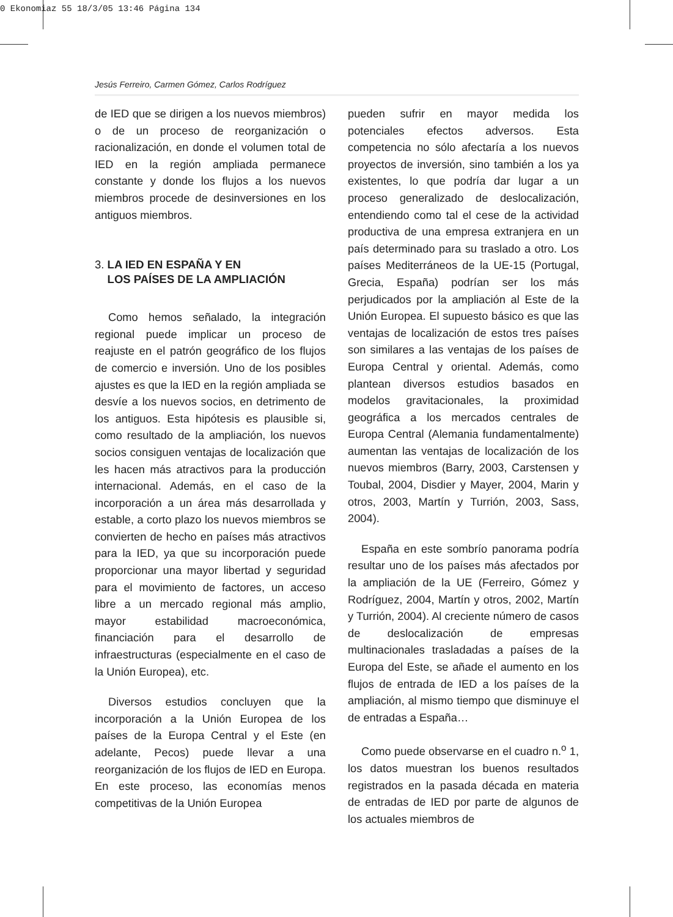0 Ekonomiaz 55 18/3/05 13:46 Página 134
Jesús Ferreiro, Carmen Gómez, Carlos Rodríguez
de IED que se dirigen a los nuevos miembros) o de un proceso de reorganización o racionalización, en donde el volumen total de IED en la región ampliada permanece constante y donde los flujos a los nuevos miembros procede de desinversiones en los antiguos miembros.
3. LA IED EN ESPAÑA Y EN
LOS PAÍSES DE LA AMPLIACIÓN
Como hemos señalado, la integración regional puede implicar un proceso de reajuste en el patrón geográfico de los flujos de comercio e inversión. Uno de los posibles ajustes es que la IED en la región ampliada se desvíe a los nuevos socios, en detrimento de los antiguos. Esta hipótesis es plausible si, como resultado de la ampliación, los nuevos socios consiguen ventajas de localización que les hacen más atractivos para la producción internacional. Además, en el caso de la incorporación a un área más desarrollada y estable, a corto plazo los nuevos miembros se convierten de hecho en países más atractivos para la IED, ya que su incorporación puede proporcionar una mayor libertad y seguridad para el movimiento de factores, un acceso libre a un mercado regional más amplio, mayor estabilidad macroeconómica, financiación para el desarrollo de infraestructuras (especialmente en el caso de la Unión Europea), etc.
Diversos estudios concluyen que la incorporación a la Unión Europea de los países de la Europa Central y el Este (en adelante, Pecos) puede llevar a una reorganización de los flujos de IED en Europa. En este proceso, las economías menos competitivas de la Unión Europea
pueden sufrir en mayor medida los potenciales efectos adversos. Esta competencia no sólo afectaría a los nuevos proyectos de inversión, sino también a los ya existentes, lo que podría dar lugar a un proceso generalizado de deslocalización, entendiendo como tal el cese de la actividad productiva de una empresa extranjera en un país determinado para su traslado a otro. Los países Mediterráneos de la UE-15 (Portugal, Grecia, España) podrían ser los más perjudicados por la ampliación al Este de la Unión Europea. El supuesto básico es que las ventajas de localización de estos tres países son similares a las ventajas de los países de Europa Central y oriental. Además, como plantean diversos estudios basados en modelos gravitacionales, la proximidad geográfica a los mercados centrales de Europa Central (Alemania fundamentalmente) aumentan las ventajas de localización de los nuevos miembros (Barry, 2003, Carstensen y Toubal, 2004, Disdier y Mayer, 2004, Marin y otros, 2003, Martín y Turrión, 2003, Sass, 2004).
España en este sombrío panorama podría resultar uno de los países más afectados por la ampliación de la UE (Ferreiro, Gómez y Rodríguez, 2004, Martín y otros, 2002, Martín y Turrión, 2004). Al creciente número de casos de deslocalización de empresas multinacionales trasladadas a países de la Europa del Este, se añade el aumento en los flujos de entrada de IED a los países de la ampliación, al mismo tiempo que disminuye el de entradas a España…
Como puede observarse en el cuadro n.<sup>o</sup> 1, los datos muestran los buenos resultados registrados en la pasada década en materia de entradas de IED por parte de algunos de los actuales miembros de